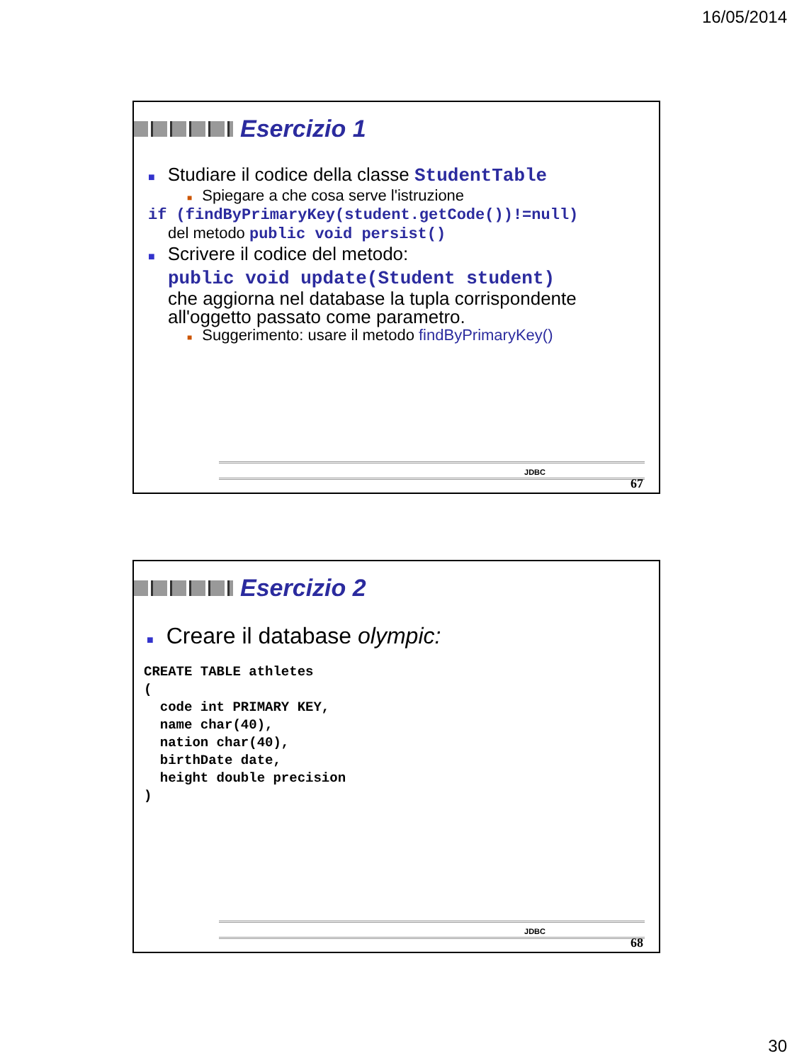16/05/2014
Esercizio 1
■ Studiare il codice della classe StudentTable
■ Spiegare a che cosa serve l'istruzione
if (findByPrimaryKey(student.getCode())!=null)
del metodo public void persist()
■ Scrivere il codice del metodo:
public void update(Student student)
che aggiorna nel database la tupla corrispondente all'oggetto passato come parametro.
■ Suggerimento: usare il metodo findByPrimaryKey()
JDBC
67
Esercizio 2
■ Creare il database olympic:
CREATE TABLE athletes
(
  code int PRIMARY KEY,
  name char(40),
  nation char(40),
  birthDate date,
  height double precision
)
JDBC
68
30